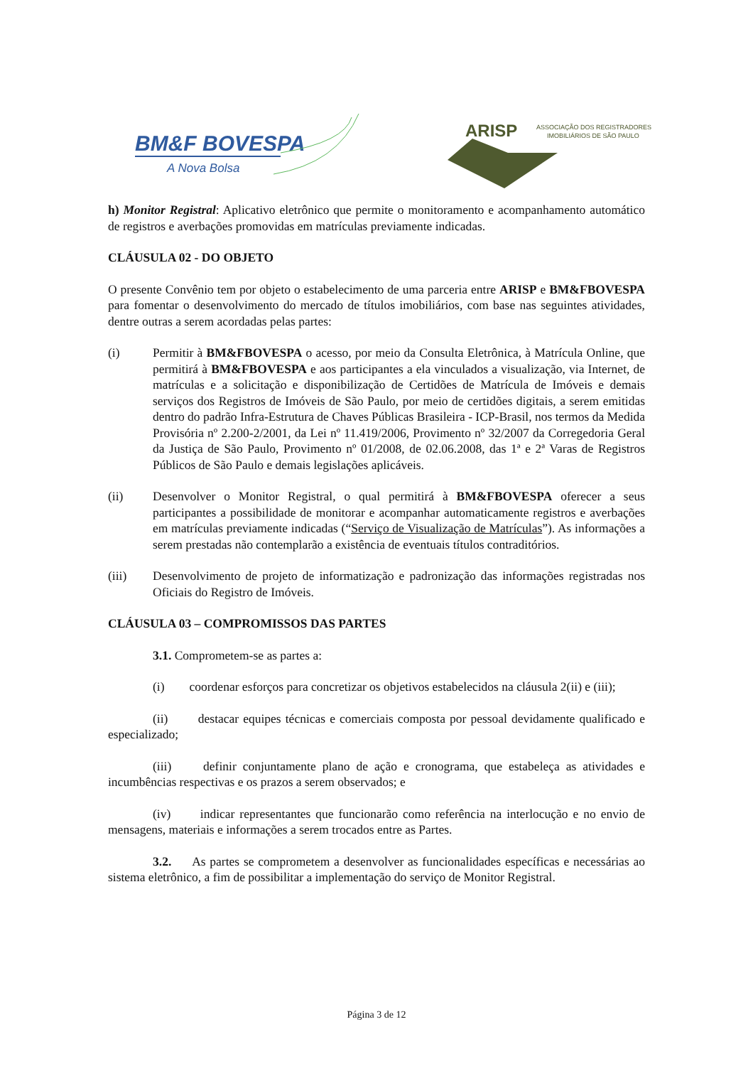BM&F BOVESPA
A Nova Bolsa
ARISP
ASSOCIAÇÃO DOS REGISTRADORES
IMOBILIÁRIOS DE SÃO PAULO
h) Monitor Registral: Aplicativo eletrônico que permite o monitoramento e acompanhamento automático de registros e averbações promovidas em matrículas previamente indicadas.
CLÁUSULA 02 - DO OBJETO
O presente Convênio tem por objeto o estabelecimento de uma parceria entre ARISP e BM&FBOVESPA para fomentar o desenvolvimento do mercado de títulos imobiliários, com base nas seguintes atividades, dentre outras a serem acordadas pelas partes:
(i) Permitir à BM&FBOVESPA o acesso, por meio da Consulta Eletrônica, à Matrícula Online, que permitirá à BM&FBOVESPA e aos participantes a ela vinculados a visualização, via Internet, de matrículas e a solicitação e disponibilização de Certidões de Matrícula de Imóveis e demais serviços dos Registros de Imóveis de São Paulo, por meio de certidões digitais, a serem emitidas dentro do padrão Infra-Estrutura de Chaves Públicas Brasileira - ICP-Brasil, nos termos da Medida Provisória nº 2.200-2/2001, da Lei nº 11.419/2006, Provimento nº 32/2007 da Corregedoria Geral da Justiça de São Paulo, Provimento nº 01/2008, de 02.06.2008, das 1ª e 2ª Varas de Registros Públicos de São Paulo e demais legislações aplicáveis.
(ii) Desenvolver o Monitor Registral, o qual permitirá à BM&FBOVESPA oferecer a seus participantes a possibilidade de monitorar e acompanhar automaticamente registros e averbações em matrículas previamente indicadas (“Serviço de Visualização de Matrículas”). As informações a serem prestadas não contemplarão a existência de eventuais títulos contraditórios.
(iii) Desenvolvimento de projeto de informatização e padronização das informações registradas nos Oficiais do Registro de Imóveis.
CLÁUSULA 03 – COMPROMISSOS DAS PARTES
3.1. Comprometem-se as partes a:
(i) coordenar esforços para concretizar os objetivos estabelecidos na cláusula 2(ii) e (iii);
(ii) destacar equipes técnicas e comerciais composta por pessoal devidamente qualificado e especializado;
(iii) definir conjuntamente plano de ação e cronograma, que estabeleça as atividades e incumbências respectivas e os prazos a serem observados; e
(iv) indicar representantes que funcionarão como referência na interlocução e no envio de mensagens, materiais e informações a serem trocados entre as Partes.
3.2. As partes se comprometem a desenvolver as funcionalidades específicas e necessárias ao sistema eletrônico, a fim de possibilitar a implementação do serviço de Monitor Registral.
Página 3 de 12